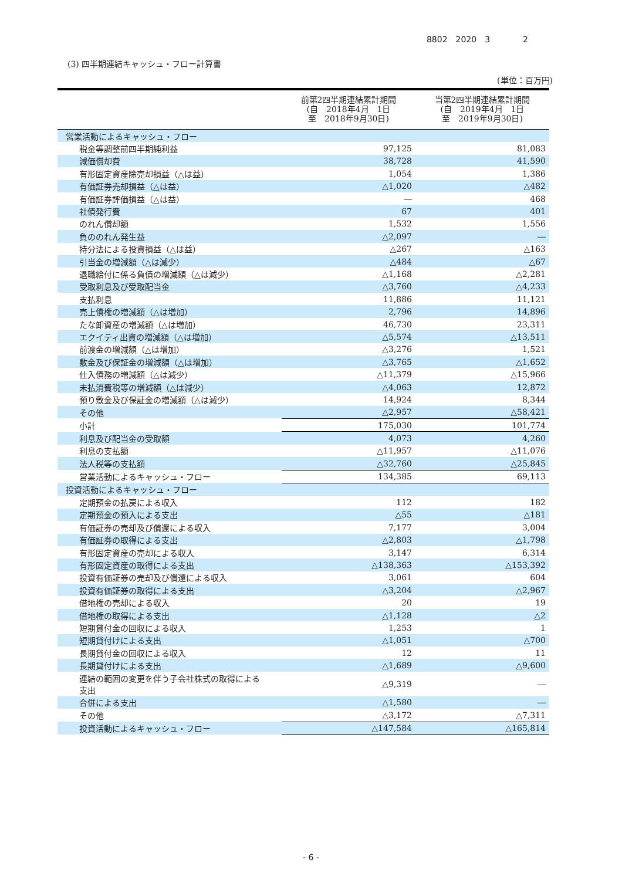8802　2020　3　　　　2
(3) 四半期連結キャッシュ・フロー計算書
(単位：百万円)
| | 前第2四半期連結累計期間 (自 2018年4月 1日 至 2018年9月30日) | 当第2四半期連結累計期間 (自 2019年4月 1日 至 2019年9月30日) |
| --- | --- | --- |
| 営業活動によるキャッシュ・フロー | | |
| 税金等調整前四半期純利益 | 97,125 | 81,083 |
| 減価償却費 | 38,728 | 41,590 |
| 有形固定資産除売却損益（△は益） | 1,054 | 1,386 |
| 有価証券売却損益（△は益） | △1,020 | △482 |
| 有価証券評価損益（△は益） | ― | 468 |
| 社債発行費 | 67 | 401 |
| のれん償却額 | 1,532 | 1,556 |
| 負ののれん発生益 | △2,097 | ― |
| 持分法による投資損益（△は益） | △267 | △163 |
| 引当金の増減額（△は減少） | △484 | △67 |
| 退職給付に係る負債の増減額（△は減少） | △1,168 | △2,281 |
| 受取利息及び受取配当金 | △3,760 | △4,233 |
| 支払利息 | 11,886 | 11,121 |
| 売上債権の増減額（△は増加） | 2,796 | 14,896 |
| たな卸資産の増減額（△は増加） | 46,730 | 23,311 |
| エクイティ出資の増減額（△は増加） | △5,574 | △13,511 |
| 前渡金の増減額（△は増加） | △3,276 | 1,521 |
| 敷金及び保証金の増減額（△は増加） | △3,765 | △1,652 |
| 仕入債務の増減額（△は減少） | △11,379 | △15,966 |
| 未払消費税等の増減額（△は減少） | △4,063 | 12,872 |
| 預り敷金及び保証金の増減額（△は減少） | 14,924 | 8,344 |
| その他 | △2,957 | △58,421 |
| 小計 | 175,030 | 101,774 |
| 利息及び配当金の受取額 | 4,073 | 4,260 |
| 利息の支払額 | △11,957 | △11,076 |
| 法人税等の支払額 | △32,760 | △25,845 |
| 営業活動によるキャッシュ・フロー | 134,385 | 69,113 |
| 投資活動によるキャッシュ・フロー | | |
| 定期預金の払戻による収入 | 112 | 182 |
| 定期預金の預入による支出 | △55 | △181 |
| 有価証券の売却及び償還による収入 | 7,177 | 3,004 |
| 有価証券の取得による支出 | △2,803 | △1,798 |
| 有形固定資産の売却による収入 | 3,147 | 6,314 |
| 有形固定資産の取得による支出 | △138,363 | △153,392 |
| 投資有価証券の売却及び償還による収入 | 3,061 | 604 |
| 投資有価証券の取得による支出 | △3,204 | △2,967 |
| 借地権の売却による収入 | 20 | 19 |
| 借地権の取得による支出 | △1,128 | △2 |
| 短期貸付金の回収による収入 | 1,253 | 1 |
| 短期貸付けによる支出 | △1,051 | △700 |
| 長期貸付金の回収による収入 | 12 | 11 |
| 長期貸付けによる支出 | △1,689 | △9,600 |
| 連結の範囲の変更を伴う子会社株式の取得による 支出 | △9,319 | ― |
| 合併による支出 | △1,580 | ― |
| その他 | △3,172 | △7,311 |
| 投資活動によるキャッシュ・フロー | △147,584 | △165,814 |
- 6 -